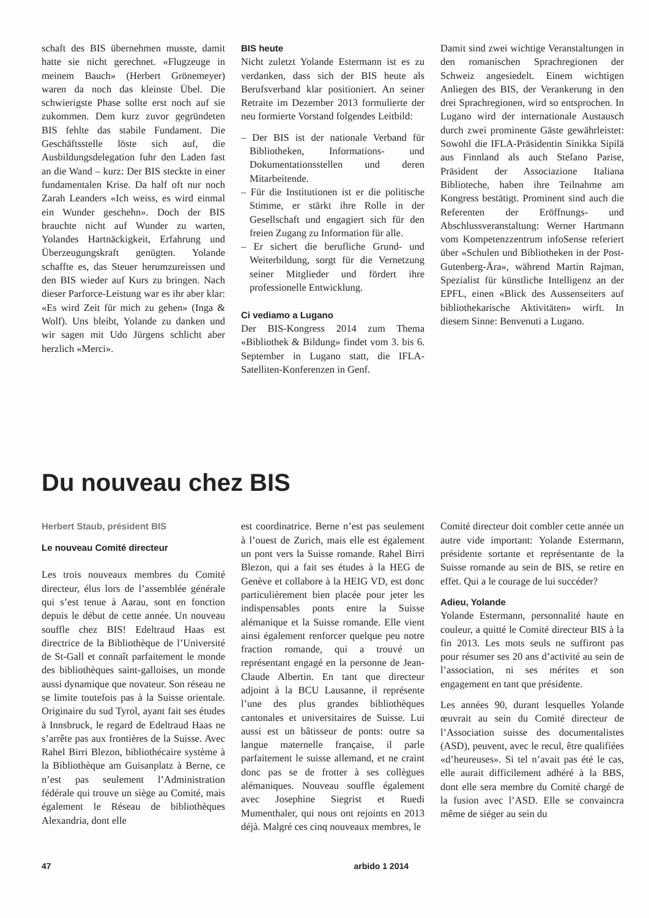schaft des BIS übernehmen musste, damit hatte sie nicht gerechnet. «Flugzeuge in meinem Bauch» (Herbert Grönemeyer) waren da noch das kleinste Übel. Die schwierigste Phase sollte erst noch auf sie zukommen. Dem kurz zuvor gegründeten BIS fehlte das stabile Fundament. Die Geschäftsstelle löste sich auf, die Ausbildungsdelegation fuhr den Laden fast an die Wand – kurz: Der BIS steckte in einer fundamentalen Krise. Da half oft nur noch Zarah Leanders «Ich weiss, es wird einmal ein Wunder geschehn». Doch der BIS brauchte nicht auf Wunder zu warten, Yolandes Hartnäckigkeit, Erfahrung und Überzeugungskraft genügten. Yolande schaffte es, das Steuer herumzureissen und den BIS wieder auf Kurs zu bringen. Nach dieser Parforce-Leistung war es ihr aber klar: «Es wird Zeit für mich zu gehen» (Inga & Wolf). Uns bleibt, Yolande zu danken und wir sagen mit Udo Jürgens schlicht aber herzlich «Merci».
BIS heute
Nicht zuletzt Yolande Estermann ist es zu verdanken, dass sich der BIS heute als Berufsverband klar positioniert. An seiner Retraite im Dezember 2013 formulierte der neu formierte Vorstand folgendes Leitbild:
– Der BIS ist der nationale Verband für Bibliotheken, Informations- und Dokumentationsstellen und deren Mitarbeitende.
– Für die Institutionen ist er die politische Stimme, er stärkt ihre Rolle in der Gesellschaft und engagiert sich für den freien Zugang zu Information für alle.
– Er sichert die berufliche Grund- und Weiterbildung, sorgt für die Vernetzung seiner Mitglieder und fördert ihre professionelle Entwicklung.
Ci vediamo a Lugano
Der BIS-Kongress 2014 zum Thema «Bibliothek & Bildung» findet vom 3. bis 6. September in Lugano statt, die IFLA-Satelliten-Konferenzen in Genf.
Damit sind zwei wichtige Veranstaltungen in den romanischen Sprachregionen der Schweiz angesiedelt. Einem wichtigen Anliegen des BIS, der Verankerung in den drei Sprachregionen, wird so entsprochen. In Lugano wird der internationale Austausch durch zwei prominente Gäste gewährleistet: Sowohl die IFLA-Präsidentin Sinikka Sipilä aus Finnland als auch Stefano Parise, Präsident der Associazione Italiana Biblioteche, haben ihre Teilnahme am Kongress bestätigt. Prominent sind auch die Referenten der Eröffnungs- und Abschlussveranstaltung: Werner Hartmann vom Kompetenzzentrum infoSense referiert über «Schulen und Bibliotheken in der Post-Gutenberg-Ära», während Martin Rajman, Spezialist für künstliche Intelligenz an der EPFL, einen «Blick des Aussenseiters auf bibliothekarische Aktivitäten» wirft. In diesem Sinne: Benvenuti a Lugano.
Du nouveau chez BIS
Herbert Staub, président BIS
Le nouveau Comité directeur
Les trois nouveaux membres du Comité directeur, élus lors de l’assemblée générale qui s’est tenue à Aarau, sont en fonction depuis le début de cette année. Un nouveau souffle chez BIS! Edeltraud Haas est directrice de la Bibliothèque de l’Université de St-Gall et connaît parfaitement le monde des bibliothèques saint-galloises, un monde aussi dynamique que novateur. Son réseau ne se limite toutefois pas à la Suisse orientale. Originaire du sud Tyrol, ayant fait ses études à Innsbruck, le regard de Edeltraud Haas ne s’arrête pas aux frontières de la Suisse. Avec Rahel Birri Blezon, bibliothécaire système à la Bibliothèque am Guisanplatz à Berne, ce n’est pas seulement l’Administration fédérale qui trouve un siège au Comité, mais également le Réseau de bibliothèques Alexandria, dont elle
est coordinatrice. Berne n’est pas seulement à l’ouest de Zurich, mais elle est également un pont vers la Suisse romande. Rahel Birri Blezon, qui a fait ses études à la HEG de Genève et collabore à la HEIG VD, est donc particulièrement bien placée pour jeter les indispensables ponts entre la Suisse alémanique et la Suisse romande. Elle vient ainsi également renforcer quelque peu notre fraction romande, qui a trouvé un représentant engagé en la personne de Jean-Claude Albertin. En tant que directeur adjoint à la BCU Lausanne, il représente l’une des plus grandes bibliothèques cantonales et universitaires de Suisse. Lui aussi est un bâtisseur de ponts: outre sa langue maternelle française, il parle parfaitement le suisse allemand, et ne craint donc pas se de frotter à ses collègues alémaniques. Nouveau souffle également avec Josephine Siegrist et Ruedi Mumenthaler, qui nous ont rejoints en 2013 déjà. Malgré ces cinq nouveaux membres, le
Comité directeur doit combler cette année un autre vide important: Yolande Estermann, présidente sortante et représentante de la Suisse romande au sein de BIS, se retire en effet. Qui a le courage de lui succéder?
Adieu, Yolande
Yolande Estermann, personnalité haute en couleur, a quitté le Comité directeur BIS à la fin 2013. Les mots seuls ne suffiront pas pour résumer ses 20 ans d’activité au sein de l’association, ni ses mérites et son engagement en tant que présidente.
Les années 90, durant lesquelles Yolande œuvrait au sein du Comité directeur de l’Association suisse des documentalistes (ASD), peuvent, avec le recul, être qualifiées «d’heureuses». Si tel n’avait pas été le cas, elle aurait difficilement adhéré à la BBS, dont elle sera membre du Comité chargé de la fusion avec l’ASD. Elle se convaincra même de siéger au sein du
47 arbido 1 2014